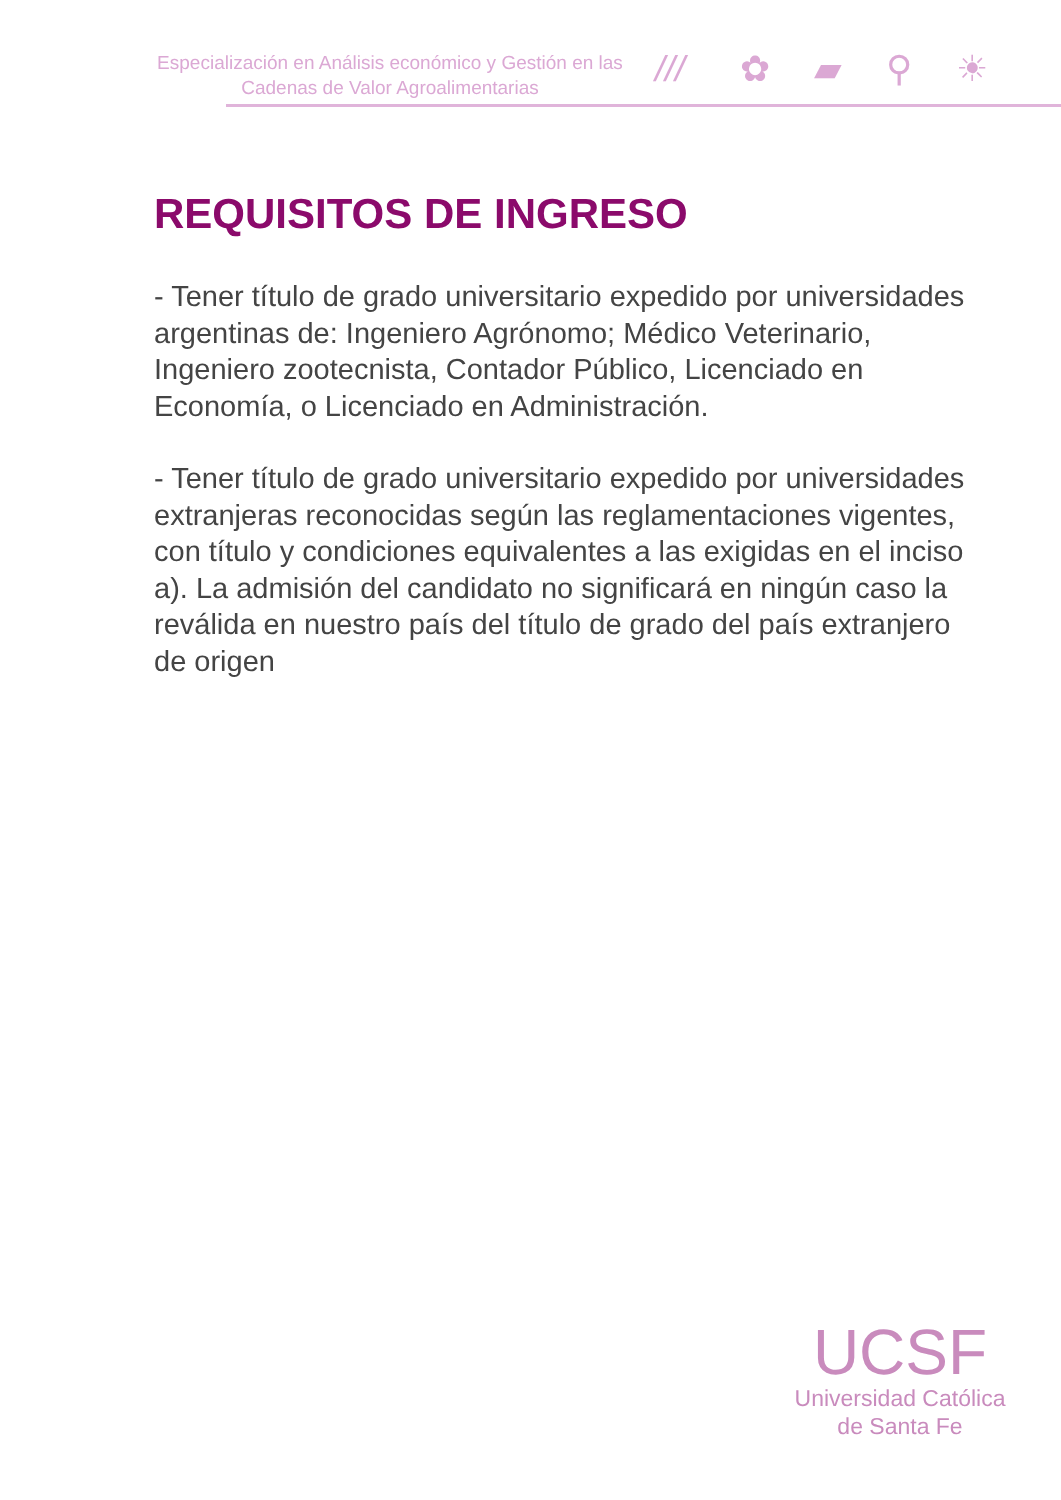Especialización en Análisis económico y Gestión en las Cadenas de Valor Agroalimentarias
/// ✿▰⚲☀
REQUISITOS DE INGRESO
- Tener título de grado universitario expedido por universidades argentinas de: Ingeniero Agrónomo; Médico Veterinario, Ingeniero zootecnista, Contador Público, Licenciado en Economía, o Licenciado en Administración.
- Tener título de grado universitario expedido por universidades extranjeras reconocidas según las reglamentaciones vigentes, con título y condiciones equivalentes a las exigidas en el inciso a). La admisión del candidato no significará en ningún caso la reválida en nuestro país del título de grado del país extranjero de origen
UCSF
Universidad Católica
de Santa Fe